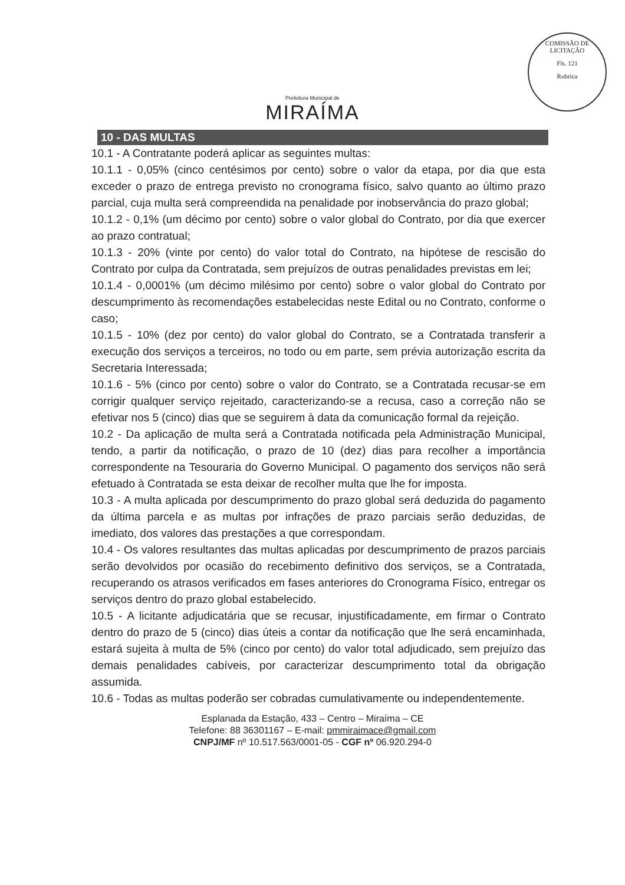Prefeitura Municipal de
MIRAÍMA
COMISSÃO DE LICITAÇÃO
Fls. 121
Rubrica
10 - DAS MULTAS
10.1 - A Contratante poderá aplicar as seguintes multas:
10.1.1 - 0,05% (cinco centésimos por cento) sobre o valor da etapa, por dia que esta exceder o prazo de entrega previsto no cronograma físico, salvo quanto ao último prazo parcial, cuja multa será compreendida na penalidade por inobservância do prazo global;
10.1.2 - 0,1% (um décimo por cento) sobre o valor global do Contrato, por dia que exercer ao prazo contratual;
10.1.3 - 20% (vinte por cento) do valor total do Contrato, na hipótese de rescisão do Contrato por culpa da Contratada, sem prejuízos de outras penalidades previstas em lei;
10.1.4 - 0,0001% (um décimo milésimo por cento) sobre o valor global do Contrato por descumprimento às recomendações estabelecidas neste Edital ou no Contrato, conforme o caso;
10.1.5 - 10% (dez por cento) do valor global do Contrato, se a Contratada transferir a execução dos serviços a terceiros, no todo ou em parte, sem prévia autorização escrita da Secretaria Interessada;
10.1.6 - 5% (cinco por cento) sobre o valor do Contrato, se a Contratada recusar-se em corrigir qualquer serviço rejeitado, caracterizando-se a recusa, caso a correção não se efetivar nos 5 (cinco) dias que se seguirem à data da comunicação formal da rejeição.
10.2 - Da aplicação de multa será a Contratada notificada pela Administração Municipal, tendo, a partir da notificação, o prazo de 10 (dez) dias para recolher a importância correspondente na Tesouraria do Governo Municipal. O pagamento dos serviços não será efetuado à Contratada se esta deixar de recolher multa que lhe for imposta.
10.3 - A multa aplicada por descumprimento do prazo global será deduzida do pagamento da última parcela e as multas por infrações de prazo parciais serão deduzidas, de imediato, dos valores das prestações a que correspondam.
10.4 - Os valores resultantes das multas aplicadas por descumprimento de prazos parciais serão devolvidos por ocasião do recebimento definitivo dos serviços, se a Contratada, recuperando os atrasos verificados em fases anteriores do Cronograma Físico, entregar os serviços dentro do prazo global estabelecido.
10.5 - A licitante adjudicatária que se recusar, injustificadamente, em firmar o Contrato dentro do prazo de 5 (cinco) dias úteis a contar da notificação que lhe será encaminhada, estará sujeita à multa de 5% (cinco por cento) do valor total adjudicado, sem prejuízo das demais penalidades cabíveis, por caracterizar descumprimento total da obrigação assumida.
10.6 - Todas as multas poderão ser cobradas cumulativamente ou independentemente.
Esplanada da Estação, 433 – Centro – Miraíma – CE
Telefone: 88 36301167 – E-mail: pmmiraimace@gmail.com
CNPJ/MF nº 10.517.563/0001-05 - CGF nº 06.920.294-0